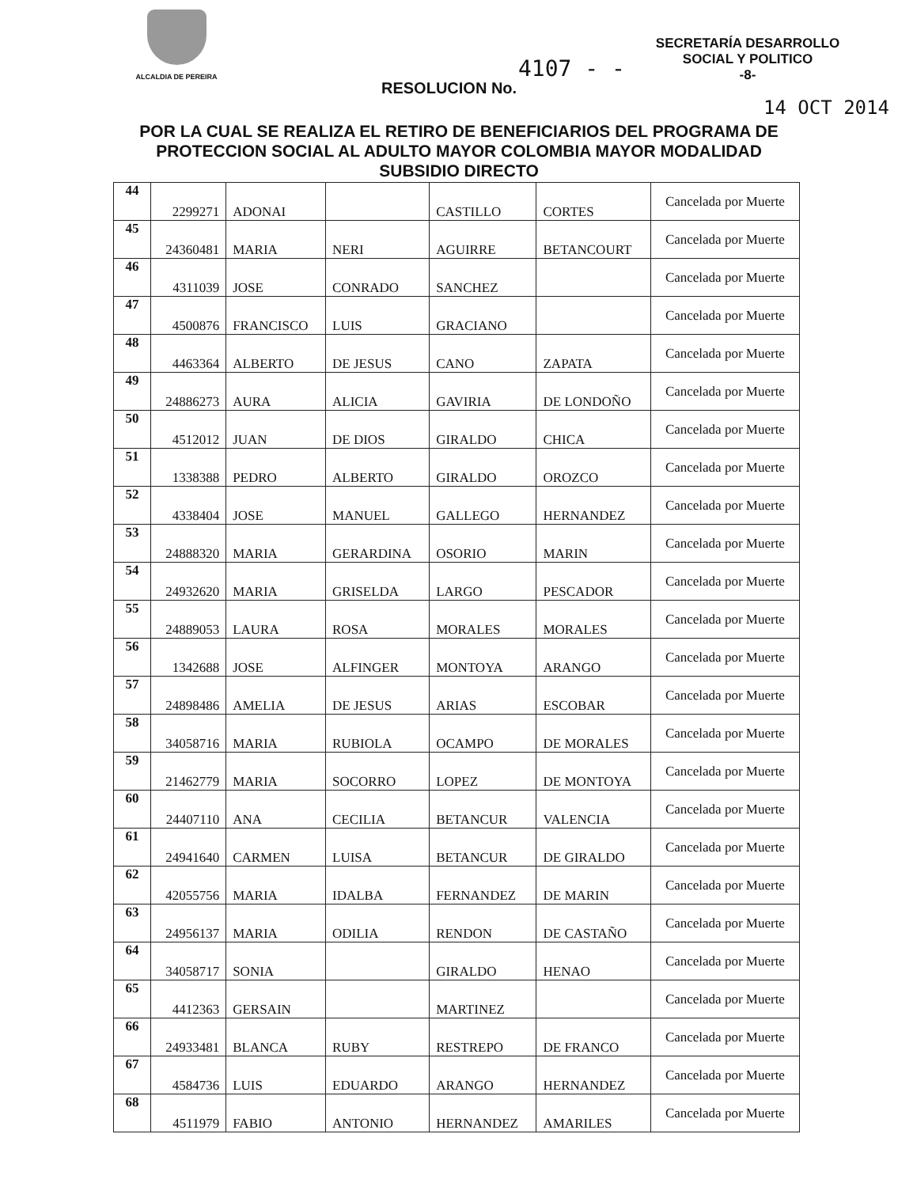ALCALDIA DE PEREIRA
SECRETARÍA DESARROLLO
SOCIAL Y POLITICO
-8-
4107 - -
RESOLUCION No.
14 OCT 2014
POR LA CUAL SE REALIZA EL RETIRO DE BENEFICIARIOS DEL PROGRAMA DE PROTECCION SOCIAL AL ADULTO MAYOR COLOMBIA MAYOR MODALIDAD SUBSIDIO DIRECTO
| 44 | 2299271 | ADONAI | | CASTILLO | CORTES | Cancelada por Muerte |
| 45 | 24360481 | MARIA | NERI | AGUIRRE | BETANCOURT | Cancelada por Muerte |
| 46 | 4311039 | JOSE | CONRADO | SANCHEZ | | Cancelada por Muerte |
| 47 | 4500876 | FRANCISCO | LUIS | GRACIANO | | Cancelada por Muerte |
| 48 | 4463364 | ALBERTO | DE JESUS | CANO | ZAPATA | Cancelada por Muerte |
| 49 | 24886273 | AURA | ALICIA | GAVIRIA | DE LONDOÑO | Cancelada por Muerte |
| 50 | 4512012 | JUAN | DE DIOS | GIRALDO | CHICA | Cancelada por Muerte |
| 51 | 1338388 | PEDRO | ALBERTO | GIRALDO | OROZCO | Cancelada por Muerte |
| 52 | 4338404 | JOSE | MANUEL | GALLEGO | HERNANDEZ | Cancelada por Muerte |
| 53 | 24888320 | MARIA | GERARDINA | OSORIO | MARIN | Cancelada por Muerte |
| 54 | 24932620 | MARIA | GRISELDA | LARGO | PESCADOR | Cancelada por Muerte |
| 55 | 24889053 | LAURA | ROSA | MORALES | MORALES | Cancelada por Muerte |
| 56 | 1342688 | JOSE | ALFINGER | MONTOYA | ARANGO | Cancelada por Muerte |
| 57 | 24898486 | AMELIA | DE JESUS | ARIAS | ESCOBAR | Cancelada por Muerte |
| 58 | 34058716 | MARIA | RUBIOLA | OCAMPO | DE MORALES | Cancelada por Muerte |
| 59 | 21462779 | MARIA | SOCORRO | LOPEZ | DE MONTOYA | Cancelada por Muerte |
| 60 | 24407110 | ANA | CECILIA | BETANCUR | VALENCIA | Cancelada por Muerte |
| 61 | 24941640 | CARMEN | LUISA | BETANCUR | DE GIRALDO | Cancelada por Muerte |
| 62 | 42055756 | MARIA | IDALBA | FERNANDEZ | DE MARIN | Cancelada por Muerte |
| 63 | 24956137 | MARIA | ODILIA | RENDON | DE CASTAÑO | Cancelada por Muerte |
| 64 | 34058717 | SONIA | | GIRALDO | HENAO | Cancelada por Muerte |
| 65 | 4412363 | GERSAIN | | MARTINEZ | | Cancelada por Muerte |
| 66 | 24933481 | BLANCA | RUBY | RESTREPO | DE FRANCO | Cancelada por Muerte |
| 67 | 4584736 | LUIS | EDUARDO | ARANGO | HERNANDEZ | Cancelada por Muerte |
| 68 | 4511979 | FABIO | ANTONIO | HERNANDEZ | AMARILES | Cancelada por Muerte |